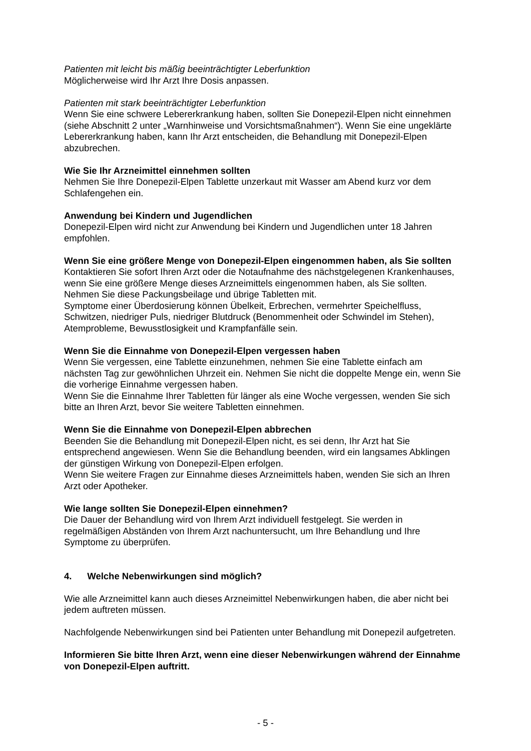Patienten mit leicht bis mäßig beeinträchtigter Leberfunktion
Möglicherweise wird Ihr Arzt Ihre Dosis anpassen.
Patienten mit stark beeinträchtigter Leberfunktion
Wenn Sie eine schwere Lebererkrankung haben, sollten Sie Donepezil-Elpen nicht einnehmen (siehe Abschnitt 2 unter „Warnhinweise und Vorsichtsmaßnahmen“). Wenn Sie eine ungeklärte Lebererkrankung haben, kann Ihr Arzt entscheiden, die Behandlung mit Donepezil-Elpen abzubrechen.
Wie Sie Ihr Arzneimittel einnehmen sollten
Nehmen Sie Ihre Donepezil-Elpen Tablette unzerkaut mit Wasser am Abend kurz vor dem Schlafengehen ein.
Anwendung bei Kindern und Jugendlichen
Donepezil-Elpen wird nicht zur Anwendung bei Kindern und Jugendlichen unter 18 Jahren empfohlen.
Wenn Sie eine größere Menge von Donepezil-Elpen eingenommen haben, als Sie sollten
Kontaktieren Sie sofort Ihren Arzt oder die Notaufnahme des nächstgelegenen Krankenhauses, wenn Sie eine größere Menge dieses Arzneimittels eingenommen haben, als Sie sollten. Nehmen Sie diese Packungsbeilage und übrige Tabletten mit.
Symptome einer Überdosierung können Übelkeit, Erbrechen, vermehrter Speichelfluss, Schwitzen, niedriger Puls, niedriger Blutdruck (Benommenheit oder Schwindel im Stehen), Atemprobleme, Bewusstlosigkeit und Krampfanfälle sein.
Wenn Sie die Einnahme von Donepezil-Elpen vergessen haben
Wenn Sie vergessen, eine Tablette einzunehmen, nehmen Sie eine Tablette einfach am nächsten Tag zur gewöhnlichen Uhrzeit ein. Nehmen Sie nicht die doppelte Menge ein, wenn Sie die vorherige Einnahme vergessen haben.
Wenn Sie die Einnahme Ihrer Tabletten für länger als eine Woche vergessen, wenden Sie sich bitte an Ihren Arzt, bevor Sie weitere Tabletten einnehmen.
Wenn Sie die Einnahme von Donepezil-Elpen abbrechen
Beenden Sie die Behandlung mit Donepezil-Elpen nicht, es sei denn, Ihr Arzt hat Sie entsprechend angewiesen. Wenn Sie die Behandlung beenden, wird ein langsames Abklingen der günstigen Wirkung von Donepezil-Elpen erfolgen.
Wenn Sie weitere Fragen zur Einnahme dieses Arzneimittels haben, wenden Sie sich an Ihren Arzt oder Apotheker.
Wie lange sollten Sie Donepezil-Elpen einnehmen?
Die Dauer der Behandlung wird von Ihrem Arzt individuell festgelegt. Sie werden in regelmäßigen Abständen von Ihrem Arzt nachuntersucht, um Ihre Behandlung und Ihre Symptome zu überprüfen.
4. Welche Nebenwirkungen sind möglich?
Wie alle Arzneimittel kann auch dieses Arzneimittel Nebenwirkungen haben, die aber nicht bei jedem auftreten müssen.
Nachfolgende Nebenwirkungen sind bei Patienten unter Behandlung mit Donepezil aufgetreten.
Informieren Sie bitte Ihren Arzt, wenn eine dieser Nebenwirkungen während der Einnahme von Donepezil-Elpen auftritt.
- 5 -